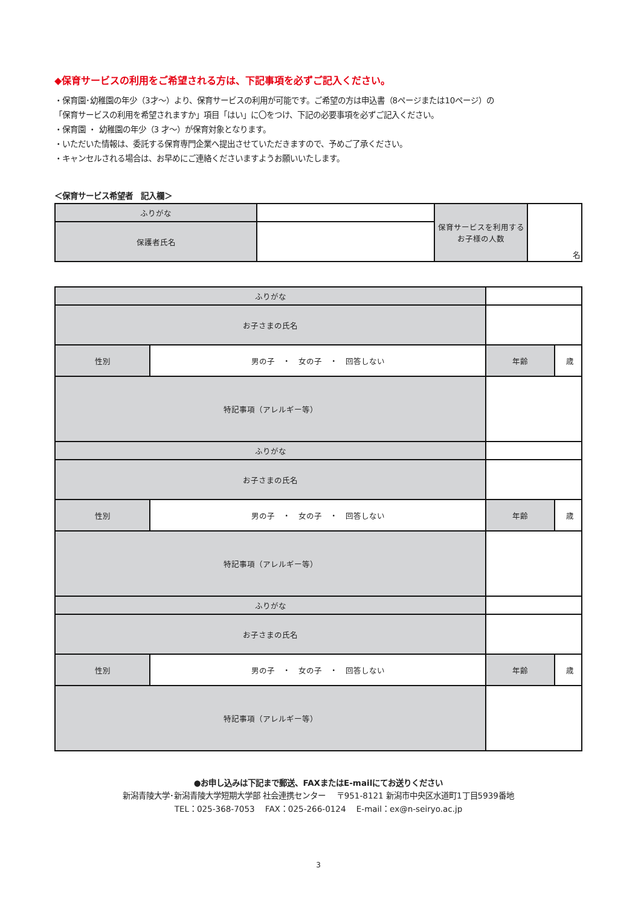◆保育サービスの利用をご希望される方は、下記事項を必ずご記入ください。
・保育園･幼稚園の年少（3才～）より、保育サービスの利用が可能です。ご希望の方は申込書（8ページまたは10ページ）の
「保育サービスの利用を希望されますか」項目「はい」に〇をつけ、下記の必要事項を必ずご記入ください。
・保育園 ・ 幼稚園の年少（3 才～）が保育対象となります。
・いただいた情報は、委託する保育専門企業へ提出させていただきますので、予めご了承ください。
・キャンセルされる場合は、お早めにご連絡くださいますようお願いいたします。
＜保育サービス希望者　記入欄＞
| ふりがな | | 保育サービスを利用する お子様の人数 | 名 |
| 保護者氏名 | | | |
| ふりがな | | | | |
| お子さまの氏名 | | | | |
| 性別 | 男の子 ・ 女の子 ・ 回答しない | | 年齢 | 歳 |
| 特記事項（アレルギー等） | | | | |
| ふりがな | | | | |
| お子さまの氏名 | | | | |
| 性別 | 男の子 ・ 女の子 ・ 回答しない | | 年齢 | 歳 |
| 特記事項（アレルギー等） | | | | |
| ふりがな | | | | |
| お子さまの氏名 | | | | |
| 性別 | 男の子 ・ 女の子 ・ 回答しない | | 年齢 | 歳 |
| 特記事項（アレルギー等） | | | | |
●お申し込みは下記まで郵送、FAXまたはE-mailにてお送りください
新潟青陵大学･新潟青陵大学短期大学部 社会連携センター　 〒951-8121 新潟市中央区水道町1丁目5939番地
TEL：025-368-7053　 FAX：025-266-0124　 E-mail：ex@n-seiryo.ac.jp
3